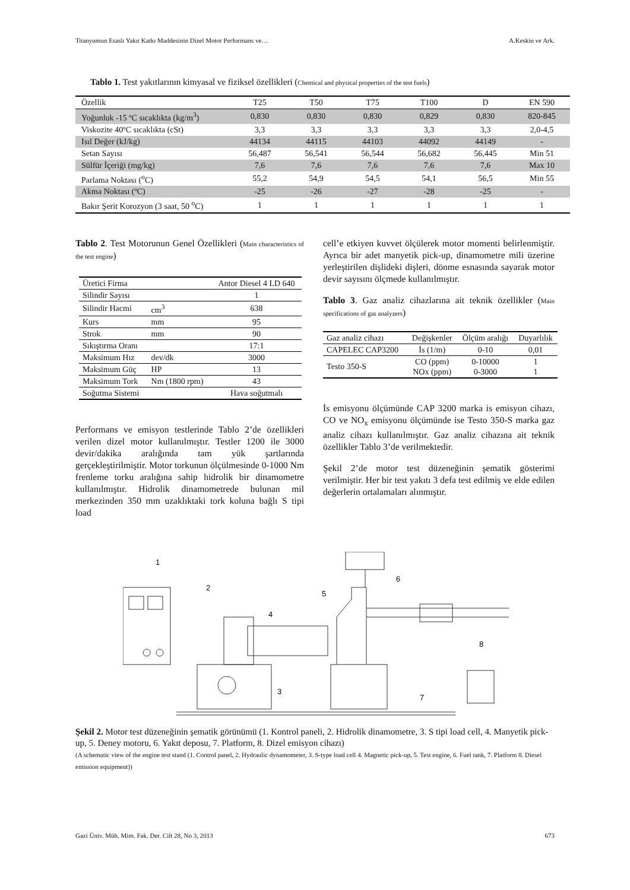Titanyumun Esaslı Yakıt Katkı Maddesinin Dizel Motor Performans ve… A.Keskin ve Ark.
Tablo 1. Test yakıtlarının kimyasal ve fiziksel özellikleri (Chemical and physical properties of the test fuels)
| Özellik | T25 | T50 | T75 | T100 | D | EN 590 |
| Yoğunluk -15 ºC sıcaklıkta (kg/m<sup>3</sup>) | 0,830 | 0,830 | 0,830 | 0,829 | 0,830 | 820-845 |
| Viskozite 40ºC sıcaklıkta (cSt) | 3,3 | 3,3 | 3,3 | 3,3 | 3,3 | 2,0-4,5 |
| Isıl Değer (kJ/kg) | 44134 | 44115 | 44103 | 44092 | 44149 | - |
| Setan Sayısı | 56,487 | 56,541 | 56,544 | 56,682 | 56,445 | Min 51 |
| Sülfür İçeriği (mg/kg) | 7,6 | 7,6 | 7,6 | 7,6 | 7,6 | Max 10 |
| Parlama Noktası (<sup>o</sup>C) | 55,2 | 54,9 | 54,5 | 54,1 | 56,5 | Min 55 |
| Akma Noktası (ºC) | -25 | -26 | -27 | -28 | -25 | - |
| Bakır Şerit Korozyon (3 saat, 50 <sup>o</sup>C) | 1 | 1 | 1 | 1 | 1 | 1 |
Tablo 2. Test Motorunun Genel Özellikleri (Main characteristics of the test engine)
| Üretici Firma | | Antor Diesel 4 LD 640 |
| Silindir Sayısı | | 1 |
| Silindir Hacmi | cm<sup>3</sup> | 638 |
| Kurs | mm | 95 |
| Strok | mm | 90 |
| Sıkıştırma Oranı | | 17:1 |
| Maksimum Hız | dev/dk | 3000 |
| Maksimum Güç | HP | 13 |
| Maksimum Tork | Nm (1800 rpm) | 43 |
| Soğutma Sistemi | | Hava soğutmalı |
Performans ve emisyon testlerinde Tablo 2’de özellikleri verilen dizel motor kullanılmıştır. Testler 1200 ile 3000 devir/dakika aralığında tam yük şartlarında gerçekleştirilmiştir. Motor torkunun ölçülmesinde 0-1000 Nm frenleme torku aralığına sahip hidrolik bir dinamometre kullanılmıştır. Hidrolik dinamometrede bulunan mil merkezinden 350 mm uzaklıktaki tork koluna bağlı S tipi load
cell’e etkiyen kuvvet ölçülerek motor momenti belirlenmiştir. Ayrıca bir adet manyetik pick-up, dinamometre mili üzerine yerleştirilen dişlideki dişleri, dönme esnasında sayarak motor devir sayısını ölçmede kullanılmıştır.
Tablo 3. Gaz analiz cihazlarına ait teknik özellikler (Main specifications of gas analyzers)
| Gaz analiz cihazı | Değişkenler | Ölçüm aralığı | Duyarlılık |
| CAPELEC CAP3200 | İs (1/m) | 0-10 | 0,01 |
| Testo 350-S | CO (ppm) NOx (ppm) | 0-10000 0-3000 | 1 1 |
İs emisyonu ölçümünde CAP 3200 marka is emisyon cihazı, CO ve NO<sub>x</sub> emisyonu ölçümünde ise Testo 350-S marka gaz analiz cihazı kullanılmıştır. Gaz analiz cihazına ait teknik özellikler Tablo 3’de verilmektedir.
Şekil 2’de motor test düzeneğinin şematik gösterimi verilmiştir. Her bir test yakıtı 3 defa test edilmiş ve elde edilen değerlerin ortalamaları alınmıştır.
1
2
3
4
5
6
7
8
Şekil 2. Motor test düzeneğinin şematik görünümü (1. Kontrol paneli, 2. Hidrolik dinamometre, 3. S tipi load cell, 4. Manyetik pick-up, 5. Deney motoru, 6. Yakıt deposu, 7. Platform, 8. Dizel emisyon cihazı)
(A schematic view of the engine test stand (1. Control panel, 2. Hydraulic dynamometer, 3. S-type load cell 4. Magnetic pick-up, 5. Test engine, 6. Fuel tank, 7. Platform 8. Diesel emission equipment))
Gazi Üniv. Müh. Mim. Fak. Der. Cilt 28, No 3, 2013 673